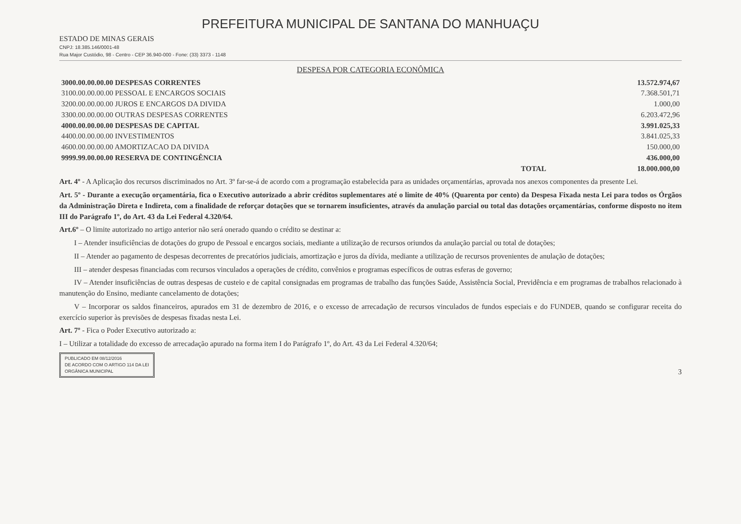PREFEITURA MUNICIPAL DE SANTANA DO MANHUAÇU
ESTADO DE MINAS GERAIS
CNPJ: 18.385.146/0001-48
Rua Major Custódio, 98 - Centro - CEP 36.940-000 - Fone: (33) 3373 - 1148
DESPESA POR CATEGORIA ECONÔMICA
| 3000.00.00.00.00 DESPESAS CORRENTES | 13.572.974,67 |
| 3100.00.00.00.00 PESSOAL E ENCARGOS SOCIAIS | 7.368.501,71 |
| 3200.00.00.00.00 JUROS E ENCARGOS DA DIVIDA | 1.000,00 |
| 3300.00.00.00.00 OUTRAS DESPESAS CORRENTES | 6.203.472,96 |
| 4000.00.00.00.00 DESPESAS DE CAPITAL | 3.991.025,33 |
| 4400.00.00.00.00 INVESTIMENTOS | 3.841.025,33 |
| 4600.00.00.00.00 AMORTIZACAO DA DIVIDA | 150.000,00 |
| 9999.99.00.00.00 RESERVA DE CONTINGÊNCIA | 436.000,00 |
| TOTAL | 18.000.000,00 |
Art. 4º - A Aplicação dos recursos discriminados no Art. 3º far-se-á de acordo com a programação estabelecida para as unidades orçamentárias, aprovada nos anexos componentes da presente Lei.
Art. 5º - Durante a execução orçamentária, fica o Executivo autorizado a abrir créditos suplementares até o limite de 40% (Quarenta por cento) da Despesa Fixada nesta Lei para todos os Órgãos da Administração Direta e Indireta, com a finalidade de reforçar dotações que se tornarem insuficientes, através da anulação parcial ou total das dotações orçamentárias, conforme disposto no item III do Parágrafo 1º, do Art. 43 da Lei Federal 4.320/64.
Art.6º – O limite autorizado no artigo anterior não será onerado quando o crédito se destinar a:
I – Atender insuficiências de dotações do grupo de Pessoal e encargos sociais, mediante a utilização de recursos oriundos da anulação parcial ou total de dotações;
II – Atender ao pagamento de despesas decorrentes de precatórios judiciais, amortização e juros da dívida, mediante a utilização de recursos provenientes de anulação de dotações;
III – atender despesas financiadas com recursos vinculados a operações de crédito, convênios e programas específicos de outras esferas de governo;
IV – Atender insuficiências de outras despesas de custeio e de capital consignadas em programas de trabalho das funções Saúde, Assistência Social, Previdência e em programas de trabalhos relacionado à manutenção do Ensino, mediante cancelamento de dotações;
V – Incorporar os saldos financeiros, apurados em 31 de dezembro de 2016, e o excesso de arrecadação de recursos vinculados de fundos especiais e do FUNDEB, quando se configurar receita do exercício superior às previsões de despesas fixadas nesta Lei.
Art. 7º - Fica o Poder Executivo autorizado a:
I – Utilizar a totalidade do excesso de arrecadação apurado na forma item I do Parágrafo 1º, do Art. 43 da Lei Federal 4.320/64;
PUBLICADO EM 08/12/2016
DE ACORDO COM O ARTIGO 114 DA LEI
ORGÂNICA MUNICIPAL
3